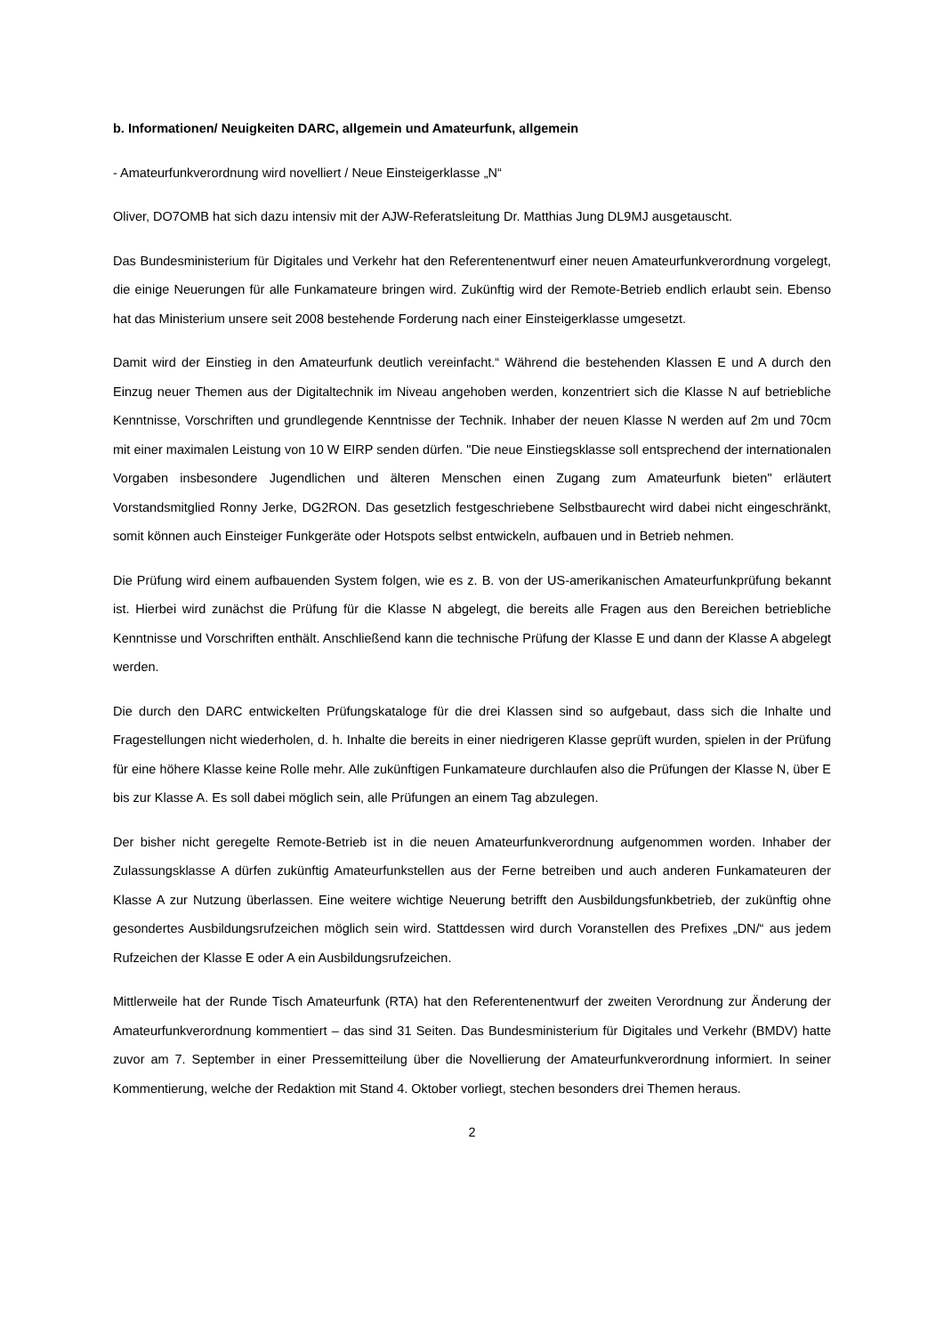b. Informationen/ Neuigkeiten DARC, allgemein und Amateurfunk, allgemein
- Amateurfunkverordnung wird novelliert / Neue Einsteigerklasse „N“
Oliver, DO7OMB hat sich dazu intensiv mit der AJW-Referatsleitung Dr. Matthias Jung DL9MJ ausgetauscht.
Das Bundesministerium für Digitales und Verkehr hat den Referentenentwurf einer neuen Amateurfunkverordnung vorgelegt, die einige Neuerungen für alle Funkamateure bringen wird. Zukünftig wird der Remote-Betrieb endlich erlaubt sein. Ebenso hat das Ministerium unsere seit 2008 bestehende Forderung nach einer Einsteigerklasse umgesetzt.
Damit wird der Einstieg in den Amateurfunk deutlich vereinfacht.“ Während die bestehenden Klassen E und A durch den Einzug neuer Themen aus der Digitaltechnik im Niveau angehoben werden, konzentriert sich die Klasse N auf betriebliche Kenntnisse, Vorschriften und grundlegende Kenntnisse der Technik. Inhaber der neuen Klasse N werden auf 2m und 70cm mit einer maximalen Leistung von 10 W EIRP senden dürfen. "Die neue Einstiegsklasse soll entsprechend der internationalen Vorgaben insbesondere Jugendlichen und älteren Menschen einen Zugang zum Amateurfunk bieten" erläutert Vorstandsmitglied Ronny Jerke, DG2RON. Das gesetzlich festgeschriebene Selbstbaurecht wird dabei nicht eingeschränkt, somit können auch Einsteiger Funkgeräte oder Hotspots selbst entwickeln, aufbauen und in Betrieb nehmen.
Die Prüfung wird einem aufbauenden System folgen, wie es z. B. von der US-amerikanischen Amateurfunkprüfung bekannt ist. Hierbei wird zunächst die Prüfung für die Klasse N abgelegt, die bereits alle Fragen aus den Bereichen betriebliche Kenntnisse und Vorschriften enthält. Anschließend kann die technische Prüfung der Klasse E und dann der Klasse A abgelegt werden.
Die durch den DARC entwickelten Prüfungskataloge für die drei Klassen sind so aufgebaut, dass sich die Inhalte und Fragestellungen nicht wiederholen, d. h. Inhalte die bereits in einer niedrigeren Klasse geprüft wurden, spielen in der Prüfung für eine höhere Klasse keine Rolle mehr. Alle zukünftigen Funkamateure durchlaufen also die Prüfungen der Klasse N, über E bis zur Klasse A. Es soll dabei möglich sein, alle Prüfungen an einem Tag abzulegen.
Der bisher nicht geregelte Remote-Betrieb ist in die neuen Amateurfunkverordnung aufgenommen worden. Inhaber der Zulassungsklasse A dürfen zukünftig Amateurfunkstellen aus der Ferne betreiben und auch anderen Funkamateuren der Klasse A zur Nutzung überlassen. Eine weitere wichtige Neuerung betrifft den Ausbildungsfunkbetrieb, der zukünftig ohne gesondertes Ausbildungsrufzeichen möglich sein wird. Stattdessen wird durch Voranstellen des Prefixes „DN/“ aus jedem Rufzeichen der Klasse E oder A ein Ausbildungsrufzeichen.
Mittlerweile hat der Runde Tisch Amateurfunk (RTA) hat den Referentenentwurf der zweiten Verordnung zur Änderung der Amateurfunkverordnung kommentiert – das sind 31 Seiten. Das Bundesministerium für Digitales und Verkehr (BMDV) hatte zuvor am 7. September in einer Pressemitteilung über die Novellierung der Amateurfunkverordnung informiert. In seiner Kommentierung, welche der Redaktion mit Stand 4. Oktober vorliegt, stechen besonders drei Themen heraus.
2